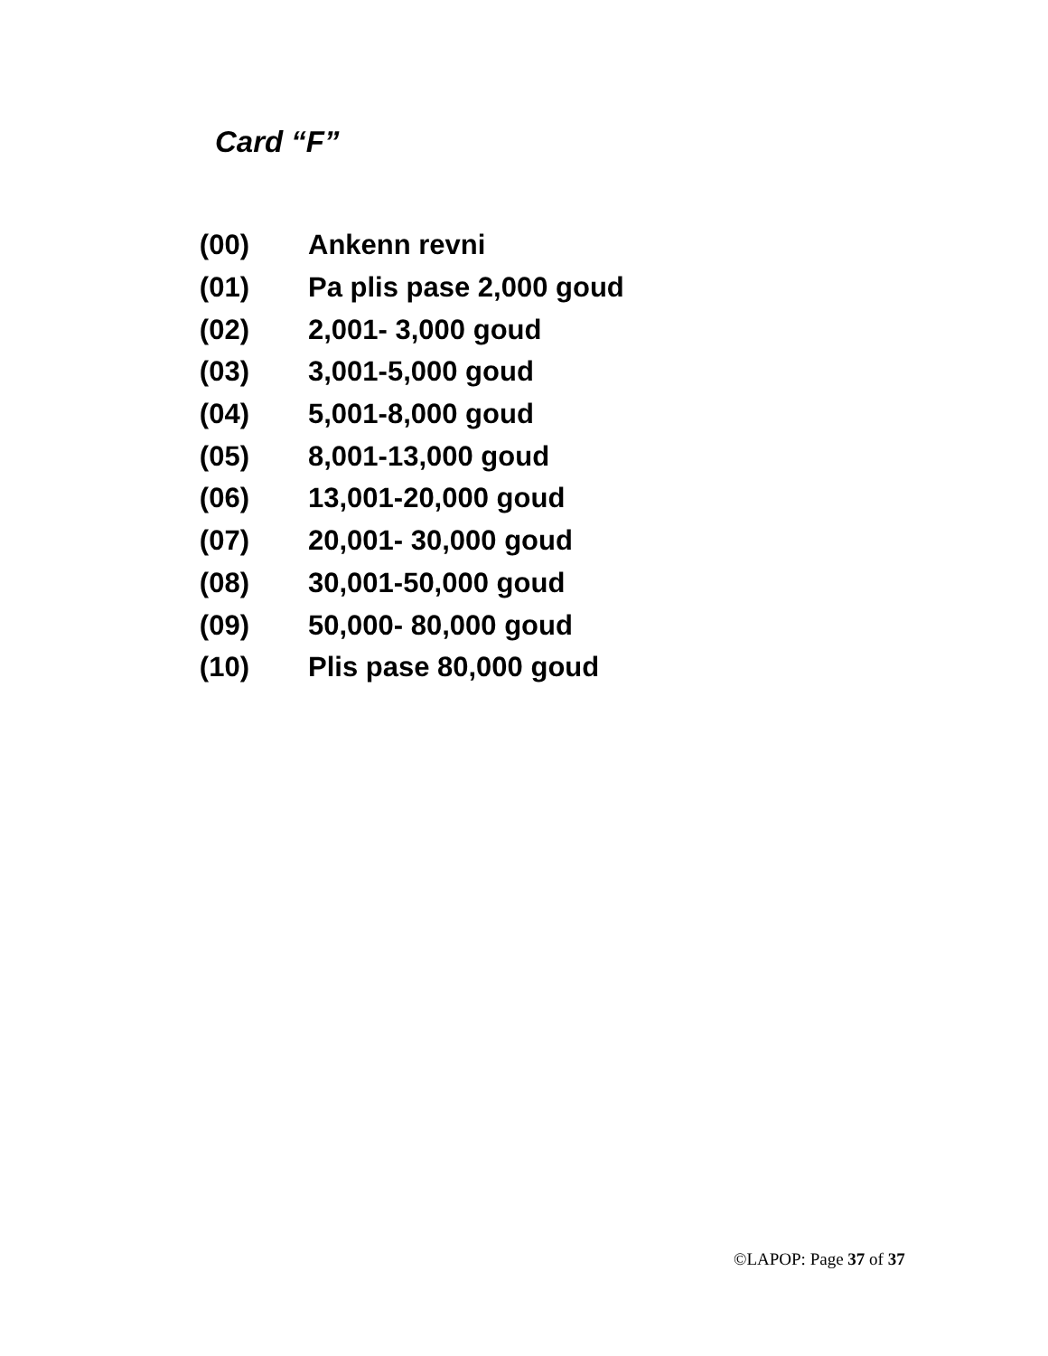Card “F”
(00) Ankenn revni
(01) Pa plis pase 2,000 goud
(02) 2,001- 3,000 goud
(03) 3,001-5,000 goud
(04) 5,001-8,000 goud
(05) 8,001-13,000 goud
(06) 13,001-20,000 goud
(07) 20,001- 30,000 goud
(08) 30,001-50,000 goud
(09) 50,000- 80,000 goud
(10) Plis pase 80,000 goud
©LAPOP: Page 37 of 37